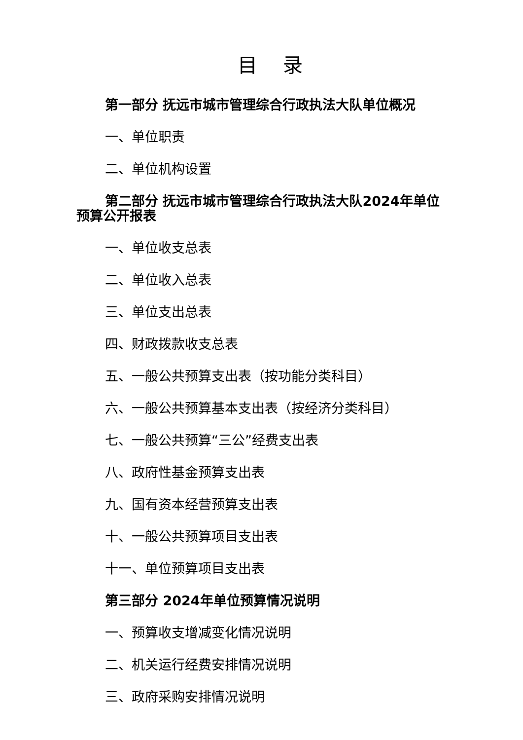目 录
第一部分 抚远市城市管理综合行政执法大队单位概况
一、单位职责
二、单位机构设置
第二部分 抚远市城市管理综合行政执法大队2024年单位预算公开报表
一、单位收支总表
二、单位收入总表
三、单位支出总表
四、财政拨款收支总表
五、一般公共预算支出表（按功能分类科目）
六、一般公共预算基本支出表（按经济分类科目）
七、一般公共预算“三公”经费支出表
八、政府性基金预算支出表
九、国有资本经营预算支出表
十、一般公共预算项目支出表
十一、单位预算项目支出表
第三部分 2024年单位预算情况说明
一、预算收支增减变化情况说明
二、机关运行经费安排情况说明
三、政府采购安排情况说明